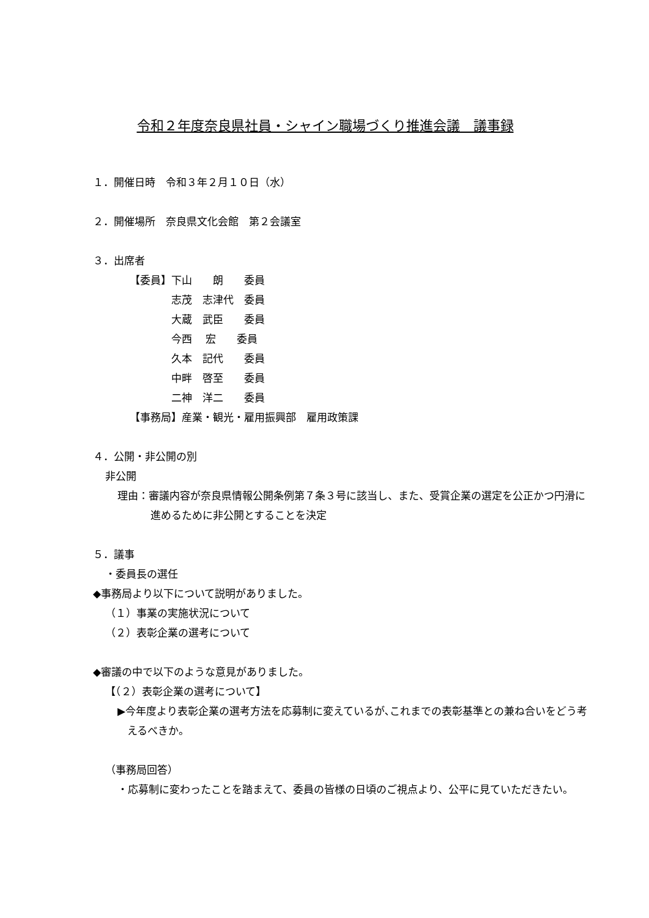令和２年度奈良県社員・シャイン職場づくり推進会議　議事録
１．開催日時　令和３年２月１０日（水）
２．開催場所　奈良県文化会館　第２会議室
３．出席者
【委員】下山　　朗　　委員
志茂　志津代　委員
大蔵　武臣　　委員
今西　 宏　　委員
久本　記代　　委員
中畔　啓至　　委員
二神　洋二　　委員
【事務局】産業・観光・雇用振興部　雇用政策課
４．公開・非公開の別
非公開
理由：審議内容が奈良県情報公開条例第７条３号に該当し、また、受賞企業の選定を公正かつ円滑に進めるために非公開とすることを決定
５．議事
・委員長の選任
◆事務局より以下について説明がありました。
（１）事業の実施状況について
（２）表彰企業の選考について
◆審議の中で以下のような意見がありました。
【（２）表彰企業の選考について】
▶今年度より表彰企業の選考方法を応募制に変えているが､これまでの表彰基準との兼ね合いをどう考えるべきか。
（事務局回答）
・応募制に変わったことを踏まえて、委員の皆様の日頃のご視点より、公平に見ていただきたい。